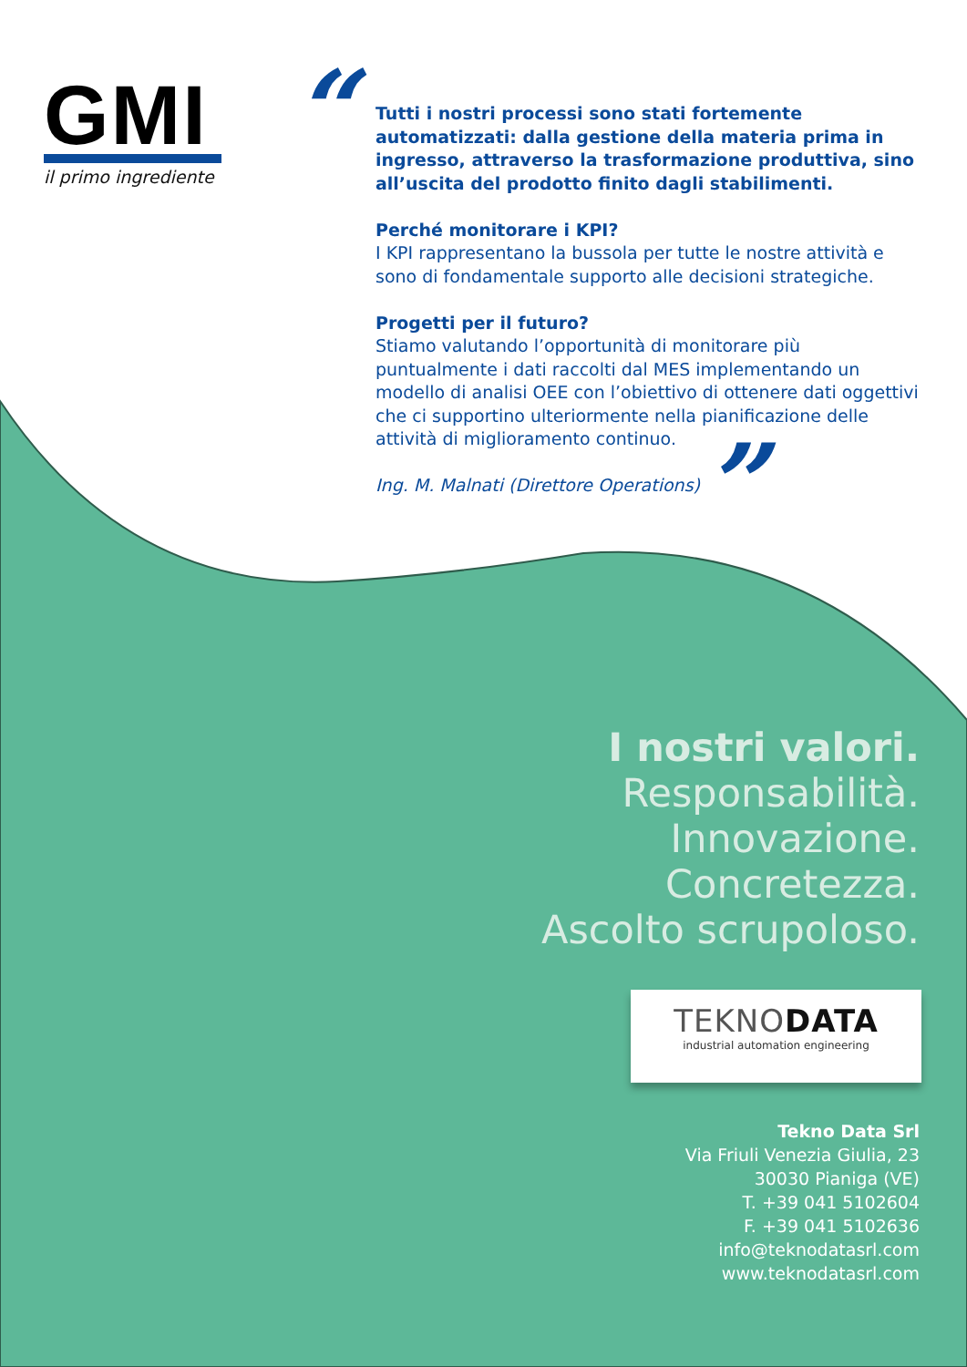GMI
il primo ingrediente
“
Tutti i nostri processi sono stati fortemente automatizzati: dalla gestione della materia prima in ingresso, attraverso la trasformazione produttiva, sino all’uscita del prodotto finito dagli stabilimenti.
Perché monitorare i KPI?
I KPI rappresentano la bussola per tutte le nostre attività e sono di fondamentale supporto alle decisioni strategiche.
Progetti per il futuro?
Stiamo valutando l’opportunità di monitorare più puntualmente i dati raccolti dal MES implementando un modello di analisi OEE con l’obiettivo di ottenere dati oggettivi che ci supportino ulteriormente nella pianificazione delle attività di miglioramento continuo.
Ing. M. Malnati (Direttore Operations)
”
I nostri valori.
Responsabilità.
Innovazione.
Concretezza.
Ascolto scrupoloso.
TEKNODATA
industrial automation engineering
Tekno Data Srl
Via Friuli Venezia Giulia, 23
30030 Pianiga (VE)
T. +39 041 5102604
F. +39 041 5102636
info@teknodatasrl.com
www.teknodatasrl.com